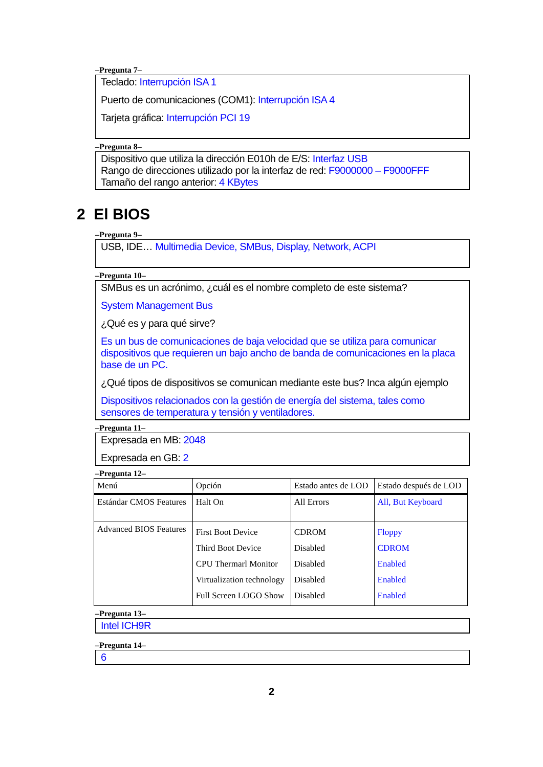–Pregunta 7–
Teclado: Interrupción ISA 1
Puerto de comunicaciones (COM1): Interrupción ISA 4
Tarjeta gráfica: Interrupción PCI 19
–Pregunta 8–
Dispositivo que utiliza la dirección E010h de E/S: Interfaz USB
Rango de direcciones utilizado por la interfaz de red: F9000000 – F9000FFF
Tamaño del rango anterior: 4 KBytes
2 El BIOS
–Pregunta 9–
USB, IDE… Multimedia Device, SMBus, Display, Network, ACPI
–Pregunta 10–
SMBus es un acrónimo, ¿cuál es el nombre completo de este sistema?
System Management Bus
¿Qué es y para qué sirve?
Es un bus de comunicaciones de baja velocidad que se utiliza para comunicar dispositivos que requieren un bajo ancho de banda de comunicaciones en la placa base de un PC.
¿Qué tipos de dispositivos se comunican mediante este bus? Inca algún ejemplo
Dispositivos relacionados con la gestión de energía del sistema, tales como sensores de temperatura y tensión y ventiladores.
–Pregunta 11–
Expresada en MB: 2048
Expresada en GB: 2
–Pregunta 12–
| Menú | Opción | Estado antes de LOD | Estado después de LOD |
| Estándar CMOS Features | Halt On | All Errors | All, But Keyboard |
| Advanced BIOS Features | First Boot Device Third Boot Device CPU Thermarl Monitor Virtualization technology Full Screen LOGO Show | CDROM Disabled Disabled Disabled Disabled | Floppy CDROM Enabled Enabled Enabled |
–Pregunta 13–
Intel ICH9R
–Pregunta 14–
6
2